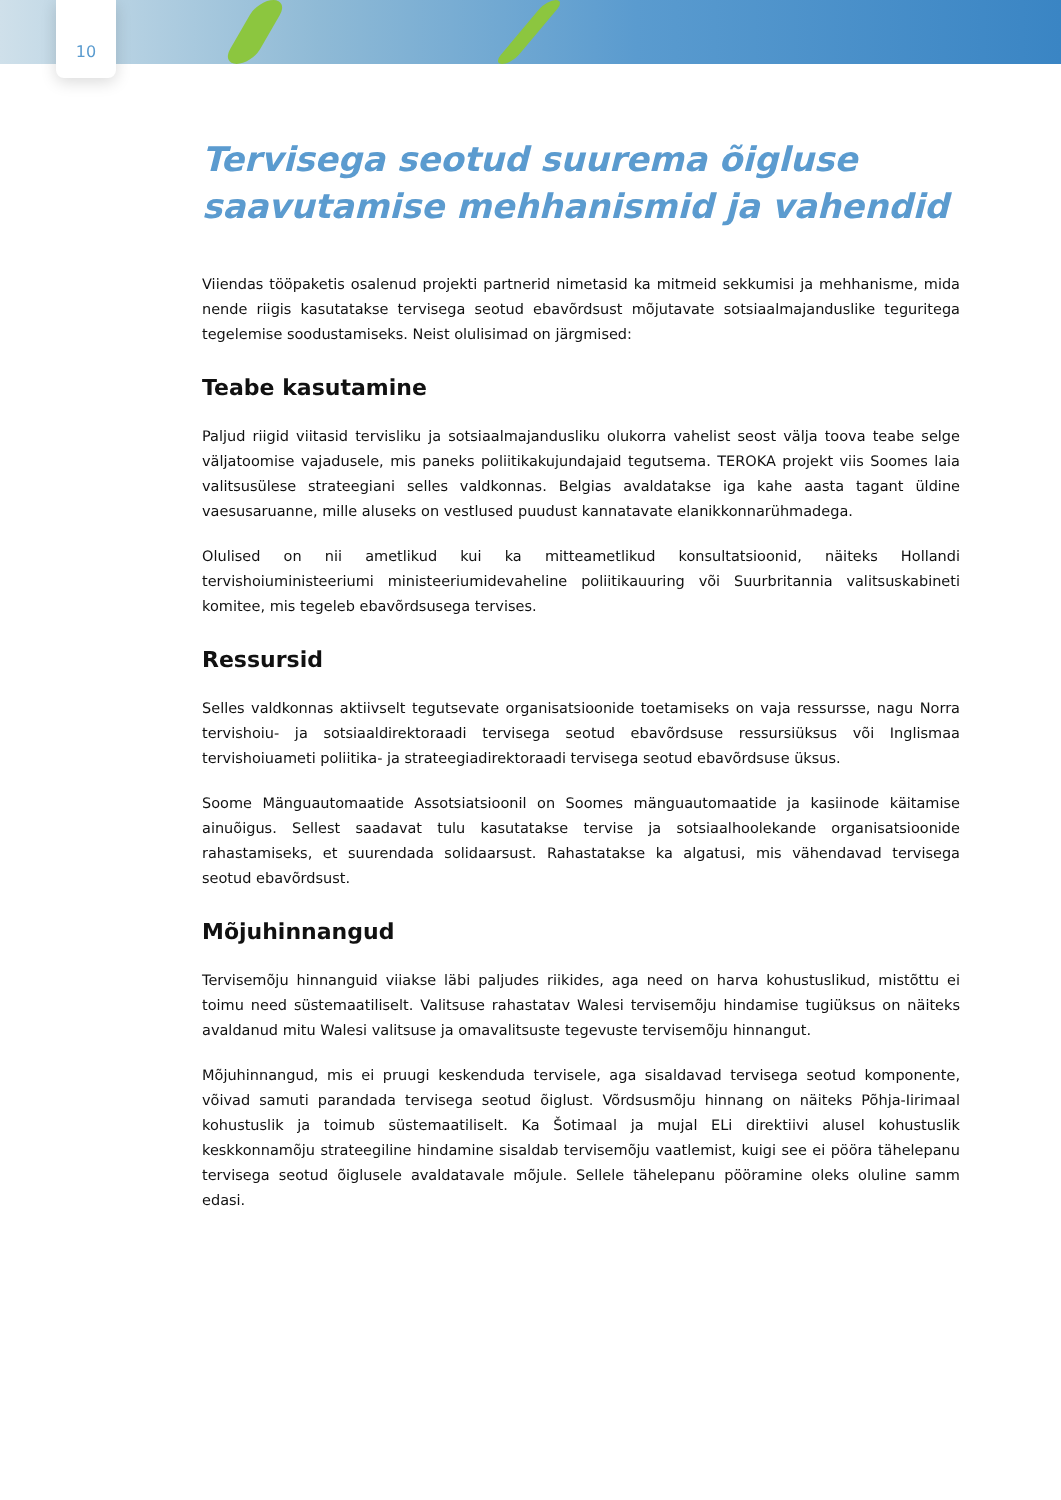10
Tervisega seotud suurema õigluse saavutamise mehhanismid ja vahendid
Viiendas tööpaketis osalenud projekti partnerid nimetasid ka mitmeid sekkumisi ja mehhanisme, mida nende riigis kasutatakse tervisega seotud ebavõrdsust mõjutavate sotsiaalmajanduslike teguritega tegelemise soodustamiseks. Neist olulisimad on järgmised:
Teabe kasutamine
Paljud riigid viitasid tervisliku ja sotsiaalmajandusliku olukorra vahelist seost välja toova teabe selge väljatoomise vajadusele, mis paneks poliitikakujundajaid tegutsema. TEROKA projekt viis Soomes laia valitsusülese strateegiani selles valdkonnas. Belgias avaldatakse iga kahe aasta tagant üldine vaesusaruanne, mille aluseks on vestlused puudust kannatavate elanikkonnarühmadega.
Olulised on nii ametlikud kui ka mitteametlikud konsultatsioonid, näiteks Hollandi tervishoiuministeeriumi ministeeriumidevaheline poliitikauuring või Suurbritannia valitsuskabineti komitee, mis tegeleb ebavõrdsusega tervises.
Ressursid
Selles valdkonnas aktiivselt tegutsevate organisatsioonide toetamiseks on vaja ressursse, nagu Norra tervishoiu- ja sotsiaaldirektoraadi tervisega seotud ebavõrdsuse ressursiüksus või Inglismaa tervishoiuameti poliitika- ja strateegiadirektoraadi tervisega seotud ebavõrdsuse üksus.
Soome Mänguautomaatide Assotsiatsioonil on Soomes mänguautomaatide ja kasiinode käitamise ainuõigus. Sellest saadavat tulu kasutatakse tervise ja sotsiaalhoolekande organisatsioonide rahastamiseks, et suurendada solidaarsust. Rahastatakse ka algatusi, mis vähendavad tervisega seotud ebavõrdsust.
Mõjuhinnangud
Tervisemõju hinnanguid viiakse läbi paljudes riikides, aga need on harva kohustuslikud, mistõttu ei toimu need süstemaatiliselt. Valitsuse rahastatav Walesi tervisemõju hindamise tugiüksus on näiteks avaldanud mitu Walesi valitsuse ja omavalitsuste tegevuste tervisemõju hinnangut.
Mõjuhinnangud, mis ei pruugi keskenduda tervisele, aga sisaldavad tervisega seotud komponente, võivad samuti parandada tervisega seotud õiglust. Võrdsusmõju hinnang on näiteks Põhja-Iirimaal kohustuslik ja toimub süstemaatiliselt. Ka Šotimaal ja mujal ELi direktiivi alusel kohustuslik keskkonnamõju strateegiline hindamine sisaldab tervisemõju vaatlemist, kuigi see ei pööra tähelepanu tervisega seotud õiglusele avaldatavale mõjule. Sellele tähelepanu pööramine oleks oluline samm edasi.